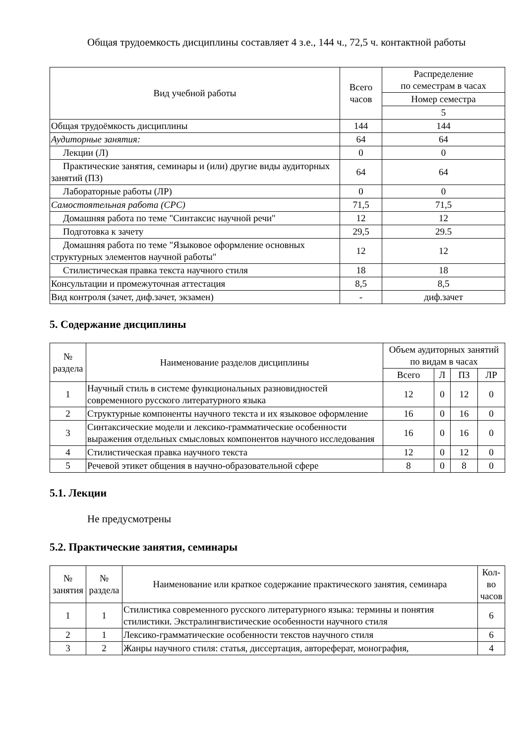Общая трудоемкость дисциплины составляет 4 з.е., 144 ч., 72,5 ч. контактной работы
| Вид учебной работы | Всего часов | Распределение по семестрам в часах |
| --- | --- | --- |
| | | Номер семестра |
| | | 5 |
| Общая трудоёмкость дисциплины | 144 | 144 |
| Аудиторные занятия: | 64 | 64 |
| Лекции (Л) | 0 | 0 |
| Практические занятия, семинары и (или) другие виды аудиторных занятий (ПЗ) | 64 | 64 |
| Лабораторные работы (ЛР) | 0 | 0 |
| Самостоятельная работа (СРС) | 71,5 | 71,5 |
| Домашняя работа по теме "Синтаксис научной речи" | 12 | 12 |
| Подготовка к зачету | 29,5 | 29.5 |
| Домашняя работа по теме "Языковое оформление основных структурных элементов научной работы" | 12 | 12 |
| Стилистическая правка текста научного стиля | 18 | 18 |
| Консультации и промежуточная аттестация | 8,5 | 8,5 |
| Вид контроля (зачет, диф.зачет, экзамен) | - | диф.зачет |
5. Содержание дисциплины
| № раздела | Наименование разделов дисциплины | Объем аудиторных занятий по видам в часах | | | |
| --- | --- | --- | --- | --- | --- |
| | | Всего | Л | ПЗ | ЛР |
| 1 | Научный стиль в системе функциональных разновидностей современного русского литературного языка | 12 | 0 | 12 | 0 |
| 2 | Структурные компоненты научного текста и их языковое оформление | 16 | 0 | 16 | 0 |
| 3 | Синтаксические модели и лексико-грамматические особенности выражения отдельных смысловых компонентов научного исследования | 16 | 0 | 16 | 0 |
| 4 | Стилистическая правка научного текста | 12 | 0 | 12 | 0 |
| 5 | Речевой этикет общения в научно-образовательной сфере | 8 | 0 | 8 | 0 |
5.1. Лекции
Не предусмотрены
5.2. Практические занятия, семинары
| № занятия | № раздела | Наименование или краткое содержание практического занятия, семинара | Кол-во часов |
| --- | --- | --- | --- |
| 1 | 1 | Стилистика современного русского литературного языка: термины и понятия стилистики. Экстралингвистические особенности научного стиля | 6 |
| 2 | 1 | Лексико-грамматические особенности текстов научного стиля | 6 |
| 3 | 2 | Жанры научного стиля: статья, диссертация, автореферат, монография, | 4 |